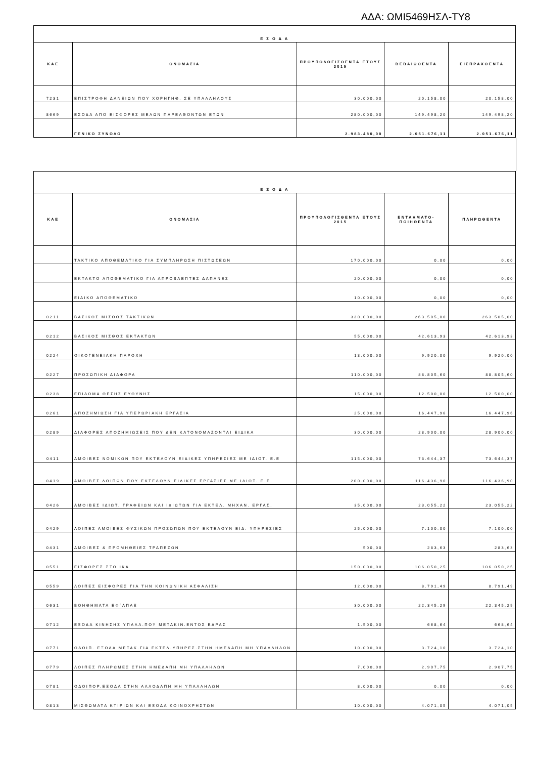ΑΔΑ: ΩΜΙ5469ΗΣΛ-ΤΥ8
| Ε Σ Ο Δ Α | | | | |
| --- | --- | --- | --- | --- |
| ΚΑΕ | ΟΝΟΜΑΣΙΑ | ΠΡΟΥΠΟΛΟΓΙΣΘΕΝΤΑ ΕΤΟΥΣ 2015 | ΒΕΒΑΙΩΘΕΝΤΑ | ΕΙΣΠΡΑΧΘΕΝΤΑ |
| 7231 | ΕΠΙΣΤΡΟΦΗ ΔΑΝΕΙΩΝ ΠΟΥ ΧΟΡΗΓΗΘ. ΣΕ ΥΠΑΛΛΗΛΟΥΣ | 30.000,00 | 20.158,00 | 20.158,00 |
| 8669 | ΕΣΟΔΑ ΑΠΟ ΕΙΣΦΟΡΕΣ ΜΕΛΩΝ ΠΑΡΕΛΘΟΝΤΩΝ ΕΤΩΝ | 280.000,00 | 149.498,20 | 149.498,20 |
| | ΓΕΝΙΚΟ ΣΥΝΟΛΟ | 2.983.480,00 | 2.051.676,11 | 2.051.676,11 |
| Ε Ξ Ο Δ Α | | | | |
| --- | --- | --- | --- | --- |
| ΚΑΕ | ΟΝΟΜΑΣΙΑ | ΠΡΟΥΠΟΛΟΓΙΣΘΕΝΤΑ ΕΤΟΥΣ 2015 | ΕΝΤΑΛΜΑΤΟ-ΠΟΙΗΘΕΝΤΑ | ΠΛΗΡΩΘΕΝΤΑ |
| | ΤΑΚΤΙΚΟ ΑΠΟΘΕΜΑΤΙΚΟ ΓΙΑ ΣΥΜΠΛΗΡΩΣΗ ΠΙΣΤΩΣΕΩΝ | 170.000,00 | 0,00 | 0,00 |
| | ΕΚΤΑΚΤΟ ΑΠΟΘΕΜΑΤΙΚΟ ΓΙΑ ΑΠΡΟΒΛΕΠΤΕΣ ΔΑΠΑΝΕΣ | 20.000,00 | 0,00 | 0,00 |
| | ΕΙΔΙΚΟ ΑΠΟΘΕΜΑΤΙΚΟ | 10.000,00 | 0,00 | 0,00 |
| 0211 | ΒΑΣΙΚΟΣ ΜΙΣΘΟΣ ΤΑΚΤΙΚΩΝ | 330.000,00 | 263.505,00 | 263.505,00 |
| 0212 | ΒΑΣΙΚΟΣ ΜΙΣΘΟΣ ΕΚΤΑΚΤΩΝ | 55.000,00 | 42.613,93 | 42.613,93 |
| 0224 | ΟΙΚΟΓΕΝΕΙΑΚΗ ΠΑΡΟΧΗ | 13.000,00 | 9.920,00 | 9.920,00 |
| 0227 | ΠΡΟΣΩΠΙΚΗ ΔΙΑΦΟΡΑ | 110.000,00 | 88.805,60 | 88.805,60 |
| 0238 | ΕΠΙΔΟΜΑ ΘΕΣΗΣ ΕΥΘΥΝΗΣ | 15.000,00 | 12.500,00 | 12.500,00 |
| 0261 | ΑΠΟΖΗΜΙΩΣΗ ΓΙΑ ΥΠΕΡΩΡΙΑΚΗ ΕΡΓΑΣΙΑ | 25.000,00 | 16.447,96 | 16.447,96 |
| 0289 | ΔΙΑΦΟΡΕΣ ΑΠΟΖΗΜΙΩΣΕΙΣ ΠΟΥ ΔΕΝ ΚΑΤΟΝΟΜΑΖΟΝΤΑΙ ΕΙΔΙΚΑ | 30.000,00 | 28.900,00 | 28.900,00 |
| 0411 | ΑΜΟΙΒΕΣ ΝΟΜΙΚΩΝ ΠΟΥ ΕΚΤΕΛΟΥΝ ΕΙΔΙΚΕΣ ΥΠΗΡΕΣΙΕΣ ΜΕ ΙΔΙΟΤ. Ε.Ε | 115.000,00 | 73.644,37 | 73.644,37 |
| 0419 | ΑΜΟΙΒΕΣ ΛΟΙΠΩΝ ΠΟΥ ΕΚΤΕΛΟΥΝ ΕΙΔΙΚΕΣ ΕΡΓΑΣΙΕΣ ΜΕ ΙΔΙΟΤ. Ε.Ε. | 200.000,00 | 116.436,90 | 116.436,90 |
| 0426 | ΑΜΟΙΒΕΣ ΙΔΙΩΤ. ΓΡΑΦΕΙΩΝ ΚΑΙ ΙΔΙΩΤΩΝ ΓΙΑ ΕΚΤΕΛ. ΜΗΧΑΝ. ΕΡΓΑΣ. | 35.000,00 | 23.055,22 | 23.055,22 |
| 0429 | ΛΟΙΠΕΣ ΑΜΟΙΒΕΣ ΦΥΣΙΚΩΝ ΠΡΟΣΩΠΩΝ ΠΟΥ ΕΚΤΕΛΟΥΝ ΕΙΔ. ΥΠΗΡΕΣΙΕΣ | 25.000,00 | 7.100,00 | 7.100,00 |
| 0431 | ΑΜΟΙΒΕΣ & ΠΡΟΜΗΘΕΙΕΣ ΤΡΑΠΕΖΩΝ | 500,00 | 283,63 | 283,63 |
| 0551 | ΕΙΣΦΟΡΕΣ ΣΤΟ ΙΚΑ | 150.000,00 | 106.050,25 | 106.050,25 |
| 0559 | ΛΟΙΠΕΣ ΕΙΣΦΟΡΕΣ ΓΙΑ ΤΗΝ ΚΟΙΝΩΝΙΚΗ ΑΣΦΑΛΙΣΗ | 12.000,00 | 8.791,49 | 8.791,49 |
| 0631 | ΒΟΗΘΗΜΑΤΑ ΕΦ΄ΑΠΑΞ | 30.000,00 | 22.345,29 | 22.345,29 |
| 0712 | ΕΞΟΔΑ ΚΙΝΗΣΗΣ ΥΠΑΛΛ.ΠΟΥ ΜΕΤΑΚΙΝ.ΕΝΤΟΣ ΕΔΡΑΣ | 1.500,00 | 668,64 | 668,64 |
| 0771 | ΟΔΟΙΠ. ΕΞΟΔΑ ΜΕΤΑΚ.ΓΙΑ ΕΚΤΕΛ.ΥΠΗΡΕΣ.ΣΤΗΝ ΗΜΕΔΑΠΗ ΜΗ ΥΠΑΛΛΗΛΩΝ | 10.000,00 | 3.724,10 | 3.724,10 |
| 0779 | ΛΟΙΠΕΣ ΠΛΗΡΩΜΕΣ ΣΤΗΝ ΗΜΕΔΑΠΗ ΜΗ ΥΠΑΛΛΗΛΩΝ | 7.000,00 | 2.907,75 | 2.907,75 |
| 0781 | ΟΔΟΙΠΟΡ.ΕΞΟΔΑ ΣΤΗΝ ΑΛΛΟΔΑΠΗ ΜΗ ΥΠΑΛΛΗΛΩΝ | 8.000,00 | 0,00 | 0,00 |
| 0813 | ΜΙΣΘΩΜΑΤΑ ΚΤΙΡΙΩΝ ΚΑΙ ΕΞΟΔΑ ΚΟΙΝΟΧΡΗΣΤΩΝ | 10.000,00 | 4.071,05 | 4.071,05 |